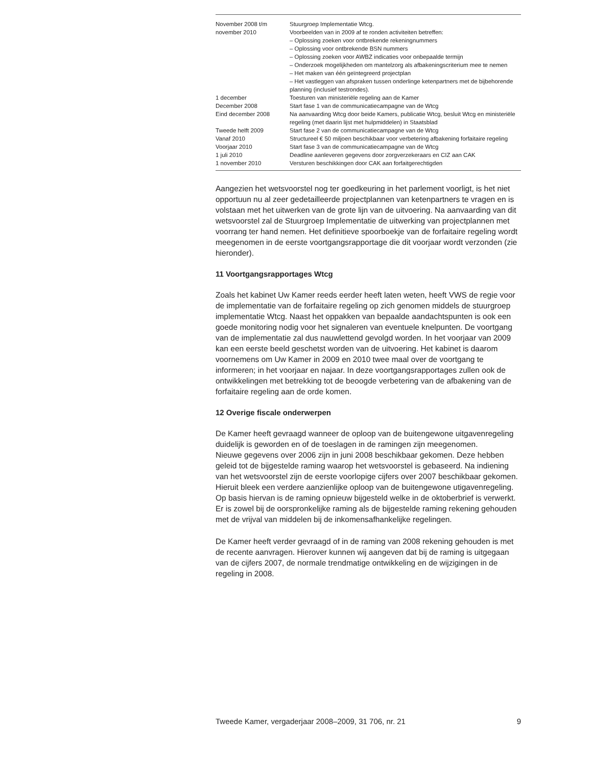| November 2008 t/m november 2010 | Stuurgroep Implementatie Wtcg. Voorbeelden van in 2009 af te ronden activiteiten betreffen: – Oplossing zoeken voor ontbrekende rekeningnummers – Oplossing voor ontbrekende BSN nummers – Oplossing zoeken voor AWBZ indicaties voor onbepaalde termijn – Onderzoek mogelijkheden om mantelzorg als afbakeningscriterium mee te nemen – Het maken van één geïntegreerd projectplan – Het vastleggen van afspraken tussen onderlinge ketenpartners met de bijbehorende planning (inclusief testrondes). |
| 1 december | Toesturen van ministeriële regeling aan de Kamer |
| December 2008 | Start fase 1 van de communicatiecampagne van de Wtcg |
| Eind december 2008 | Na aanvaarding Wtcg door beide Kamers, publicatie Wtcg, besluit Wtcg en ministeriële regeling (met daarin lijst met hulpmiddelen) in Staatsblad |
| Tweede helft 2009 | Start fase 2 van de communicatiecampagne van de Wtcg |
| Vanaf 2010 | Structureel € 50 miljoen beschikbaar voor verbetering afbakening forfaitaire regeling |
| Voorjaar 2010 | Start fase 3 van de communicatiecampagne van de Wtcg |
| 1 juli 2010 | Deadline aanleveren gegevens door zorgverzekeraars en CIZ aan CAK |
| 1 november 2010 | Versturen beschikkingen door CAK aan forfaitgerechtigden |
Aangezien het wetsvoorstel nog ter goedkeuring in het parlement voorligt, is het niet opportuun nu al zeer gedetailleerde projectplannen van ketenpartners te vragen en is volstaan met het uitwerken van de grote lijn van de uitvoering. Na aanvaarding van dit wetsvoorstel zal de Stuurgroep Implementatie de uitwerking van projectplannen met voorrang ter hand nemen. Het definitieve spoorboekje van de forfaitaire regeling wordt meegenomen in de eerste voortgangsrapportage die dit voorjaar wordt verzonden (zie hieronder).
11 Voortgangsrapportages Wtcg
Zoals het kabinet Uw Kamer reeds eerder heeft laten weten, heeft VWS de regie voor de implementatie van de forfaitaire regeling op zich genomen middels de stuurgroep implementatie Wtcg. Naast het oppakken van bepaalde aandachtspunten is ook een goede monitoring nodig voor het signaleren van eventuele knelpunten. De voortgang van de implementatie zal dus nauwlettend gevolgd worden. In het voorjaar van 2009 kan een eerste beeld geschetst worden van de uitvoering. Het kabinet is daarom voornemens om Uw Kamer in 2009 en 2010 twee maal over de voortgang te informeren; in het voorjaar en najaar. In deze voortgangsrapportages zullen ook de ontwikkelingen met betrekking tot de beoogde verbetering van de afbakening van de forfaitaire regeling aan de orde komen.
12 Overige fiscale onderwerpen
De Kamer heeft gevraagd wanneer de oploop van de buitengewone uitgavenregeling duidelijk is geworden en of de toeslagen in de ramingen zijn meegenomen.
Nieuwe gegevens over 2006 zijn in juni 2008 beschikbaar gekomen. Deze hebben geleid tot de bijgestelde raming waarop het wetsvoorstel is gebaseerd. Na indiening van het wetsvoorstel zijn de eerste voorlopige cijfers over 2007 beschikbaar gekomen. Hieruit bleek een verdere aanzienlijke oploop van de buitengewone utigavenregeling. Op basis hiervan is de raming opnieuw bijgesteld welke in de oktoberbrief is verwerkt. Er is zowel bij de oorspronkelijke raming als de bijgestelde raming rekening gehouden met de vrijval van middelen bij de inkomensafhankelijke regelingen.
De Kamer heeft verder gevraagd of in de raming van 2008 rekening gehouden is met de recente aanvragen. Hierover kunnen wij aangeven dat bij de raming is uitgegaan van de cijfers 2007, de normale trendmatige ontwikkeling en de wijzigingen in de regeling in 2008.
Tweede Kamer, vergaderjaar 2008–2009, 31 706, nr. 21 9